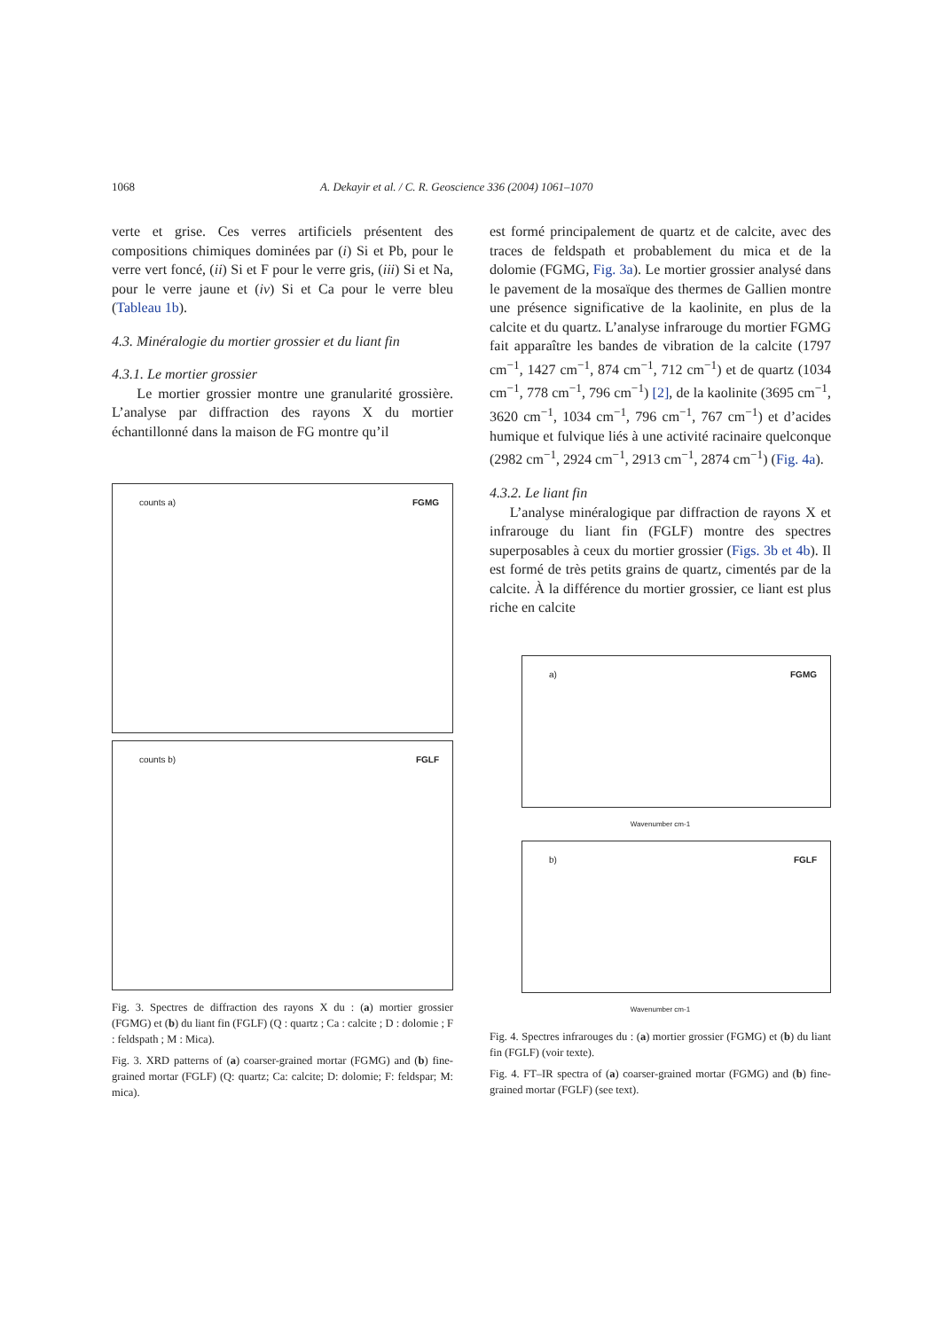1068 A. Dekayir et al. / C. R. Geoscience 336 (2004) 1061–1070
verte et grise. Ces verres artificiels présentent des compositions chimiques dominées par (i) Si et Pb, pour le verre vert foncé, (ii) Si et F pour le verre gris, (iii) Si et Na, pour le verre jaune et (iv) Si et Ca pour le verre bleu (Tableau 1b).
4.3. Minéralogie du mortier grossier et du liant fin
4.3.1. Le mortier grossier
Le mortier grossier montre une granularité grossière. L’analyse par diffraction des rayons X du mortier échantillonné dans la maison de FG montre qu’il
counts a) FGMG
counts b) FGLF
Fig. 3. Spectres de diffraction des rayons X du : (a) mortier grossier (FGMG) et (b) du liant fin (FGLF) (Q : quartz ; Ca : calcite ; D : dolomie ; F : feldspath ; M : Mica).
Fig. 3. XRD patterns of (a) coarser-grained mortar (FGMG) and (b) fine-grained mortar (FGLF) (Q: quartz; Ca: calcite; D: dolomie; F: feldspar; M: mica).
est formé principalement de quartz et de calcite, avec des traces de feldspath et probablement du mica et de la dolomie (FGMG, Fig. 3a). Le mortier grossier analysé dans le pavement de la mosaïque des thermes de Gallien montre une présence significative de la kaolinite, en plus de la calcite et du quartz. L’analyse infrarouge du mortier FGMG fait apparaître les bandes de vibration de la calcite (1797 cm<sup>−1</sup>, 1427 cm<sup>−1</sup>, 874 cm<sup>−1</sup>, 712 cm<sup>−1</sup>) et de quartz (1034 cm<sup>−1</sup>, 778 cm<sup>−1</sup>, 796 cm<sup>−1</sup>) [2], de la kaolinite (3695 cm<sup>−1</sup>, 3620 cm<sup>−1</sup>, 1034 cm<sup>−1</sup>, 796 cm<sup>−1</sup>, 767 cm<sup>−1</sup>) et d’acides humique et fulvique liés à une activité racinaire quelconque (2982 cm<sup>−1</sup>, 2924 cm<sup>−1</sup>, 2913 cm<sup>−1</sup>, 2874 cm<sup>−1</sup>) (Fig. 4a).
4.3.2. Le liant fin
L’analyse minéralogique par diffraction de rayons X et infrarouge du liant fin (FGLF) montre des spectres superposables à ceux du mortier grossier (Figs. 3b et 4b). Il est formé de très petits grains de quartz, cimentés par de la calcite. À la différence du mortier grossier, ce liant est plus riche en calcite
a) FGMG
Wavenumber cm-1
b) FGLF
Wavenumber cm-1
Fig. 4. Spectres infrarouges du : (a) mortier grossier (FGMG) et (b) du liant fin (FGLF) (voir texte).
Fig. 4. FT–IR spectra of (a) coarser-grained mortar (FGMG) and (b) fine-grained mortar (FGLF) (see text).